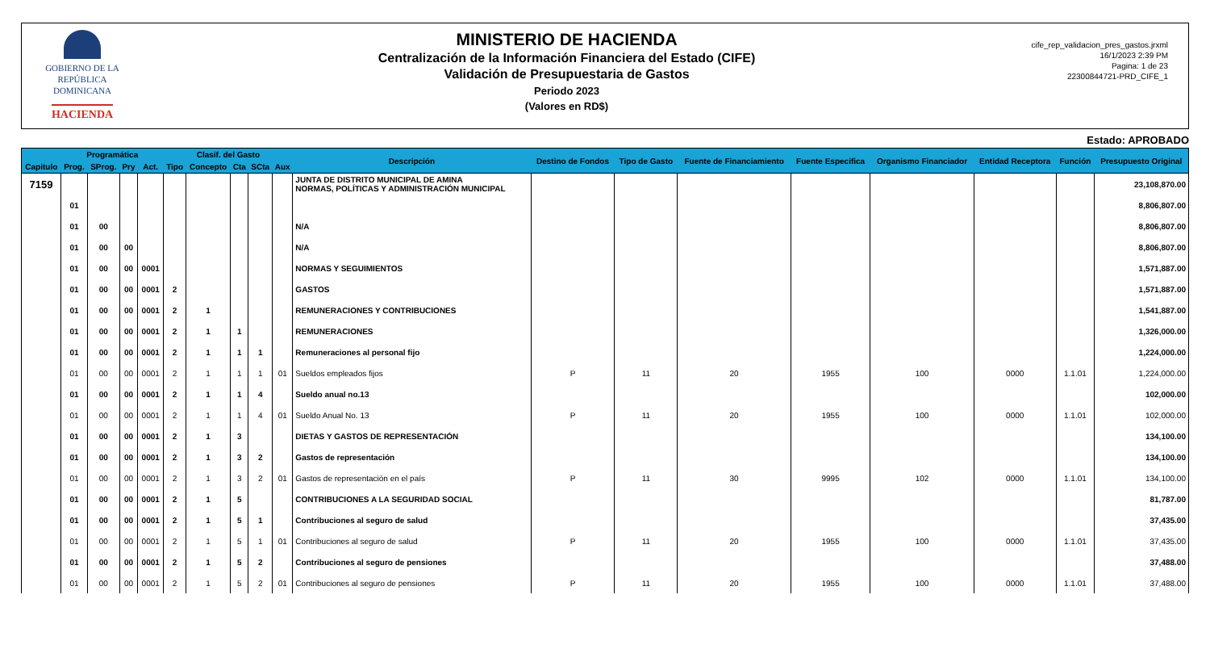GOBIERNO DE LA
REPÚBLICA
DOMINICANA
HACIENDA
MINISTERIO DE HACIENDA
Centralización de la Información Financiera del Estado (CIFE)
Validación de Presupuestaria de Gastos
Periodo 2023
(Valores en RD$)
cife_rep_validacion_pres_gastos.jrxml
16/1/2023 2:39 PM
Pagina: 1 de 23
22300844721-PRD_CIFE_1
Estado: APROBADO
| | Programática | | | | Clasif. del Gasto | | | | | Descripción | Destino de Fondos | Tipo de Gasto | Fuente de Financiamiento | Fuente Especifica | Organismo Financiador | Entidad Receptora | Función | Presupuesto Original |
| --- | --- | --- | --- | --- | --- | --- | --- | --- | --- | --- | --- | --- | --- | --- | --- | --- | --- | --- |
| Capitulo | Prog. | SProg. | Pry | Act. | Tipo | Concepto | Cta | SCta | Aux | | | | | | | | | |
| 7159 | | | | | | | | | | JUNTA DE DISTRITO MUNICIPAL DE AMINA NORMAS, POLÍTICAS Y ADMINISTRACIÓN MUNICIPAL | | | | | | | | 23,108,870.00 |
| | 01 | | | | | | | | | | | | | | | | | 8,806,807.00 |
| | 01 | 00 | | | | | | | | N/A | | | | | | | | 8,806,807.00 |
| | 01 | 00 | 00 | | | | | | | N/A | | | | | | | | 8,806,807.00 |
| | 01 | 00 | 00 | 0001 | | | | | | NORMAS Y SEGUIMIENTOS | | | | | | | | 1,571,887.00 |
| | 01 | 00 | 00 | 0001 | 2 | | | | | GASTOS | | | | | | | | 1,571,887.00 |
| | 01 | 00 | 00 | 0001 | 2 | 1 | | | | REMUNERACIONES Y CONTRIBUCIONES | | | | | | | | 1,541,887.00 |
| | 01 | 00 | 00 | 0001 | 2 | 1 | 1 | | | REMUNERACIONES | | | | | | | | 1,326,000.00 |
| | 01 | 00 | 00 | 0001 | 2 | 1 | 1 | 1 | | Remuneraciones al personal fijo | | | | | | | | 1,224,000.00 |
| | 01 | 00 | 00 | 0001 | 2 | 1 | 1 | 1 | 01 | Sueldos empleados fijos | P | 11 | 20 | 1955 | 100 | 0000 | 1.1.01 | 1,224,000.00 |
| | 01 | 00 | 00 | 0001 | 2 | 1 | 1 | 4 | | Sueldo anual no.13 | | | | | | | | 102,000.00 |
| | 01 | 00 | 00 | 0001 | 2 | 1 | 1 | 4 | 01 | Sueldo Anual No. 13 | P | 11 | 20 | 1955 | 100 | 0000 | 1.1.01 | 102,000.00 |
| | 01 | 00 | 00 | 0001 | 2 | 1 | 3 | | | DIETAS Y GASTOS DE REPRESENTACIÓN | | | | | | | | 134,100.00 |
| | 01 | 00 | 00 | 0001 | 2 | 1 | 3 | 2 | | Gastos de representación | | | | | | | | 134,100.00 |
| | 01 | 00 | 00 | 0001 | 2 | 1 | 3 | 2 | 01 | Gastos de representación en el país | P | 11 | 30 | 9995 | 102 | 0000 | 1.1.01 | 134,100.00 |
| | 01 | 00 | 00 | 0001 | 2 | 1 | 5 | | | CONTRIBUCIONES A LA SEGURIDAD SOCIAL | | | | | | | | 81,787.00 |
| | 01 | 00 | 00 | 0001 | 2 | 1 | 5 | 1 | | Contribuciones al seguro de salud | | | | | | | | 37,435.00 |
| | 01 | 00 | 00 | 0001 | 2 | 1 | 5 | 1 | 01 | Contribuciones al seguro de salud | P | 11 | 20 | 1955 | 100 | 0000 | 1.1.01 | 37,435.00 |
| | 01 | 00 | 00 | 0001 | 2 | 1 | 5 | 2 | | Contribuciones al seguro de pensiones | | | | | | | | 37,488.00 |
| | 01 | 00 | 00 | 0001 | 2 | 1 | 5 | 2 | 01 | Contribuciones al seguro de pensiones | P | 11 | 20 | 1955 | 100 | 0000 | 1.1.01 | 37,488.00 |